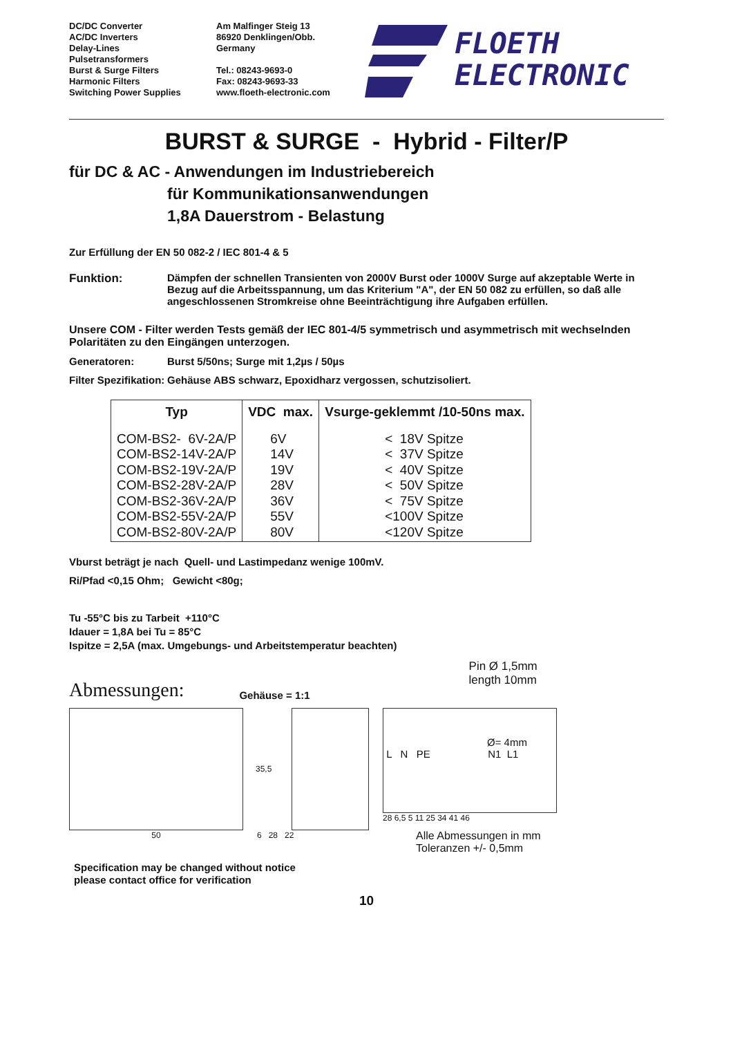DC/DC Converter
AC/DC Inverters
Delay-Lines
Pulsetransformers
Burst & Surge Filters
Harmonic Filters
Switching Power Supplies
Am Malfinger Steig 13
86920 Denklingen/Obb.
Germany
Tel.: 08243-9693-0
Fax: 08243-9693-33
www.floeth-electronic.com
FLOETH
ELECTRONIC
BURST & SURGE - Hybrid - Filter/P
für DC & AC - Anwendungen im Industriebereich
für Kommunikationsanwendungen
1,8A Dauerstrom - Belastung
Zur Erfüllung der EN 50 082-2 / IEC 801-4 & 5
Funktion: Dämpfen der schnellen Transienten von 2000V Burst oder 1000V Surge auf akzeptable Werte in Bezug auf die Arbeitsspannung, um das Kriterium "A", der EN 50 082 zu erfüllen, so daß alle angeschlossenen Stromkreise ohne Beeinträchtigung ihre Aufgaben erfüllen.
Unsere COM - Filter werden Tests gemäß der IEC 801-4/5 symmetrisch und asymmetrisch mit wechselnden Polaritäten zu den Eingängen unterzogen.
Generatoren: Burst 5/50ns; Surge mit 1,2µs / 50µs
Filter Spezifikation:
Gehäuse ABS schwarz, Epoxidharz vergossen, schutzisoliert.
| Typ | VDC max. | Vsurge-geklemmt /10-50ns max. |
| --- | --- | --- |
| COM-BS2- 6V-2A/P COM-BS2-14V-2A/P COM-BS2-19V-2A/P COM-BS2-28V-2A/P COM-BS2-36V-2A/P COM-BS2-55V-2A/P COM-BS2-80V-2A/P | 6V 14V 19V 28V 36V 55V 80V | < 18V Spitze < 37V Spitze < 40V Spitze < 50V Spitze < 75V Spitze <100V Spitze <120V Spitze |
Vburst beträgt je nach Quell- und Lastimpedanz wenige 100mV.
Ri/Pfad <0,15 Ohm; Gewicht <80g;
Tu -55°C bis zu Tarbeit +110°C
Idauer = 1,8A bei Tu = 85°C
Ispitze = 2,5A (max. Umgebungs- und Arbeitstemperatur beachten)
Abmessungen:
Gehäuse = 1:1
Pin Ø 1,5mm
length 10mm
50
35,5
6 28 22
Ø= 4mm
L N PE N1 L1
28 6,5 5 11 25 34 41 46
Alle Abmessungen in mm
Toleranzen +/- 0,5mm
Specification may be changed without notice
please contact office for verification
10